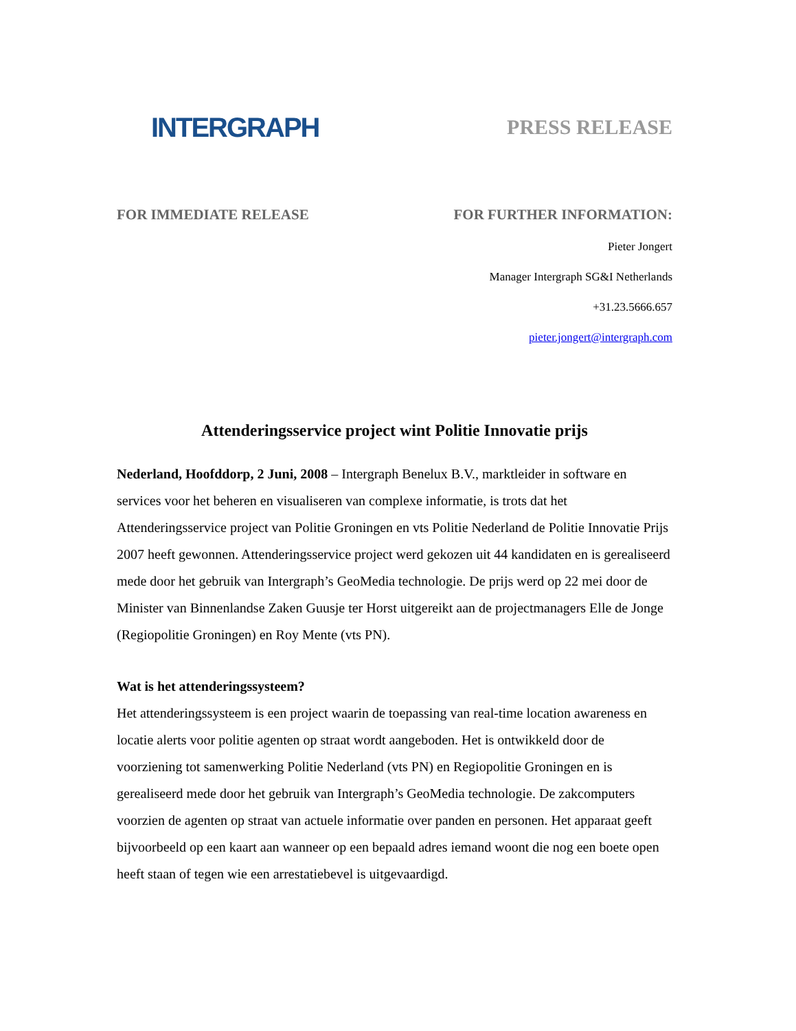INTERGRAPH
PRESS RELEASE
FOR IMMEDIATE RELEASE FOR FURTHER INFORMATION:
Pieter Jongert
Manager Intergraph SG&I Netherlands
+31.23.5666.657
pieter.jongert@intergraph.com
Attenderingsservice project wint Politie Innovatie prijs
Nederland, Hoofddorp, 2 Juni, 2008 – Intergraph Benelux B.V., marktleider in software en services voor het beheren en visualiseren van complexe informatie, is trots dat het Attenderingsservice project van Politie Groningen en vts Politie Nederland de Politie Innovatie Prijs 2007 heeft gewonnen. Attenderingsservice project werd gekozen uit 44 kandidaten en is gerealiseerd mede door het gebruik van Intergraph’s GeoMedia technologie. De prijs werd op 22 mei door de Minister van Binnenlandse Zaken Guusje ter Horst uitgereikt aan de projectmanagers Elle de Jonge (Regiopolitie Groningen) en Roy Mente (vts PN).
Wat is het attenderingssysteem?
Het attenderingssysteem is een project waarin de toepassing van real-time location awareness en locatie alerts voor politie agenten op straat wordt aangeboden. Het is ontwikkeld door de voorziening tot samenwerking Politie Nederland (vts PN) en Regiopolitie Groningen en is gerealiseerd mede door het gebruik van Intergraph’s GeoMedia technologie. De zakcomputers voorzien de agenten op straat van actuele informatie over panden en personen. Het apparaat geeft bijvoorbeeld op een kaart aan wanneer op een bepaald adres iemand woont die nog een boete open heeft staan of tegen wie een arrestatiebevel is uitgevaardigd.